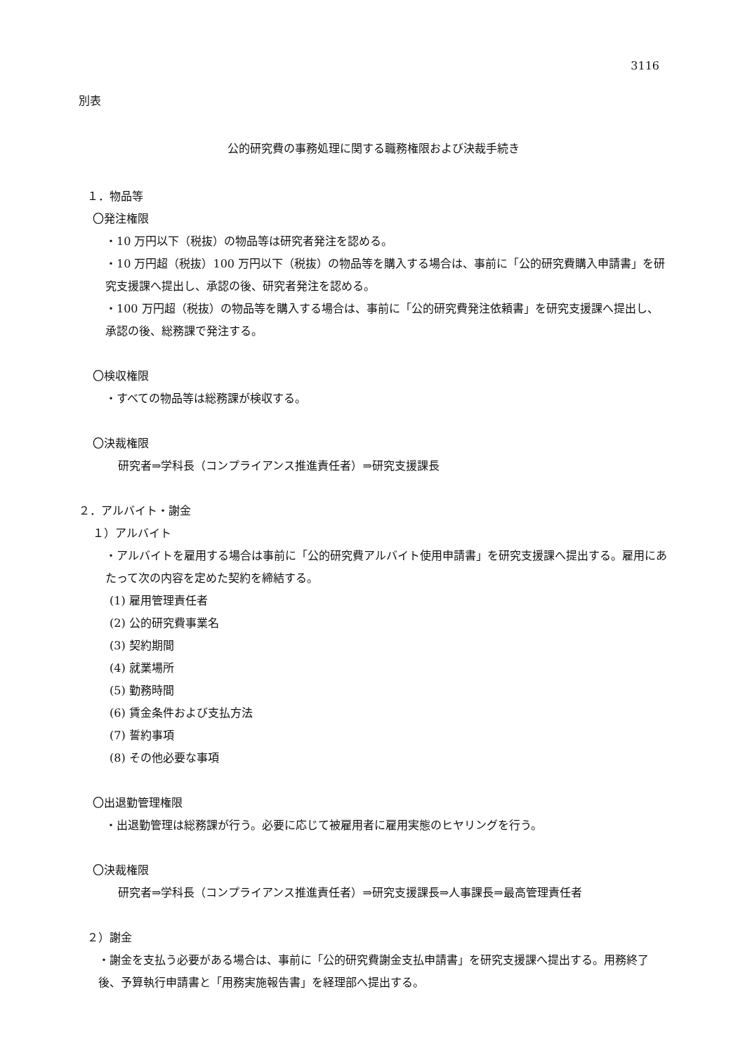3116
別表
公的研究費の事務処理に関する職務権限および決裁手続き
１．物品等
〇発注権限
・10 万円以下（税抜）の物品等は研究者発注を認める。
・10 万円超（税抜）100 万円以下（税抜）の物品等を購入する場合は、事前に「公的研究費購入申請書」を研究支援課へ提出し、承認の後、研究者発注を認める。
・100 万円超（税抜）の物品等を購入する場合は、事前に「公的研究費発注依頼書」を研究支援課へ提出し、承認の後、総務課で発注する。
〇検収権限
・すべての物品等は総務課が検収する。
〇決裁権限
研究者⇒学科長（コンプライアンス推進責任者）⇒研究支援課長
２．アルバイト・謝金
１）アルバイト
・アルバイトを雇用する場合は事前に「公的研究費アルバイト使用申請書」を研究支援課へ提出する。雇用にあたって次の内容を定めた契約を締結する。
(1) 雇用管理責任者
(2) 公的研究費事業名
(3) 契約期間
(4) 就業場所
(5) 勤務時間
(6) 賃金条件および支払方法
(7) 誓約事項
(8) その他必要な事項
〇出退勤管理権限
・出退勤管理は総務課が行う。必要に応じて被雇用者に雇用実態のヒヤリングを行う。
〇決裁権限
研究者⇒学科長（コンプライアンス推進責任者）⇒研究支援課長⇒人事課長⇒最高管理責任者
２）謝金
・謝金を支払う必要がある場合は、事前に「公的研究費謝金支払申請書」を研究支援課へ提出する。用務終了後、予算執行申請書と「用務実施報告書」を経理部へ提出する。